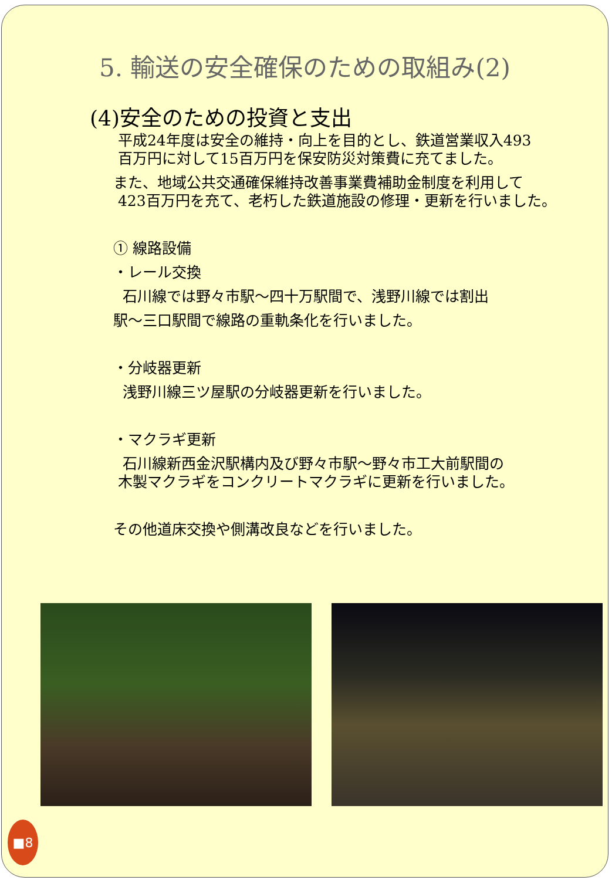5. 輸送の安全確保のための取組み(2)
(4)安全のための投資と支出
平成24年度は安全の維持・向上を目的とし、鉄道営業収入493
百万円に対して15百万円を保安防災対策費に充てました。
また、地域公共交通確保維持改善事業費補助金制度を利用して
423百万円を充て、老朽した鉄道施設の修理・更新を行いました。
① 線路設備
・レール交換
石川線では野々市駅～四十万駅間で、浅野川線では割出
駅～三口駅間で線路の重軌条化を行いました。
・分岐器更新
浅野川線三ツ屋駅の分岐器更新を行いました。
・マクラギ更新
石川線新西金沢駅構内及び野々市駅～野々市工大前駅間の
木製マクラギをコンクリートマクラギに更新を行いました。
その他道床交換や側溝改良などを行いました。
■8